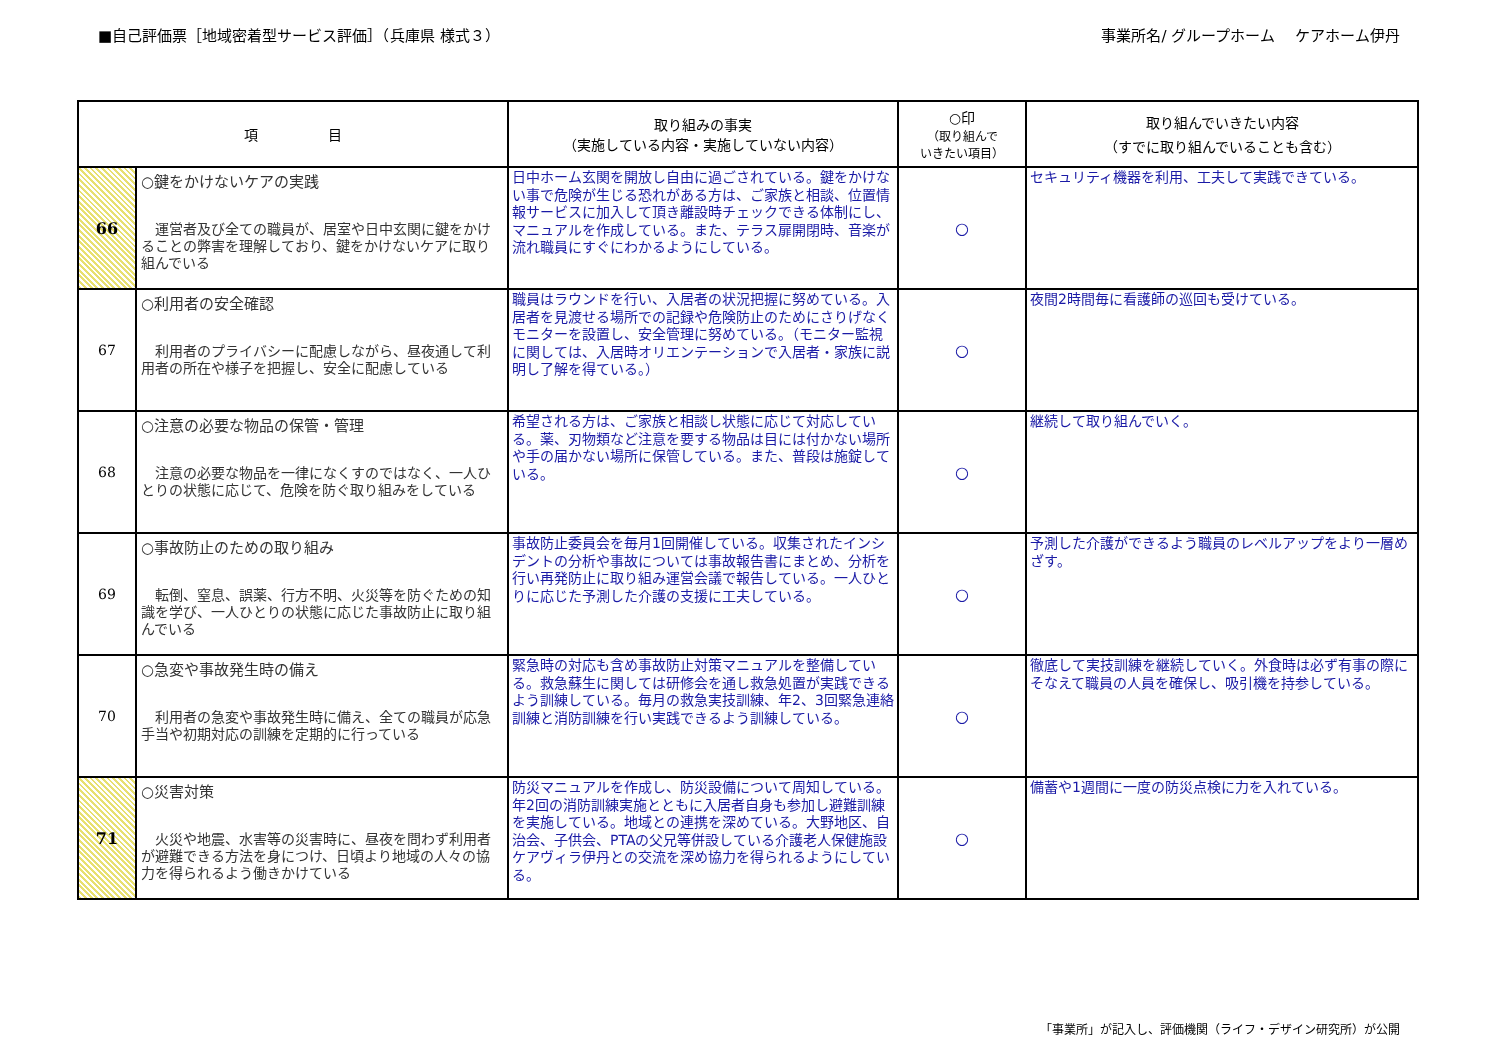■自己評価票［地域密着型サービス評価］（兵庫県 様式３） 事業所名/ グループホーム　 ケアホーム伊丹
| 項 目 | | 取り組みの事実 （実施している内容・実施していない内容） | ○印 （取り組んで いきたい項目） | 取り組んでいきたい内容 （すでに取り組んでいることも含む） |
| --- | --- | --- | --- | --- |
| 66 | ○鍵をかけないケアの実践 運営者及び全ての職員が、居室や日中玄関に鍵をかけることの弊害を理解しており、鍵をかけないケアに取り組んでいる | 日中ホーム玄関を開放し自由に過ごされている。鍵をかけない事で危険が生じる恐れがある方は、ご家族と相談、位置情報サービスに加入して頂き離設時チェックできる体制にし、マニュアルを作成している。また、テラス扉開閉時、音楽が流れ職員にすぐにわかるようにしている。 | ○ | セキュリティ機器を利用、工夫して実践できている。 |
| 67 | ○利用者の安全確認 利用者のプライバシーに配慮しながら、昼夜通して利用者の所在や様子を把握し、安全に配慮している | 職員はラウンドを行い、入居者の状況把握に努めている。入居者を見渡せる場所での記録や危険防止のためにさりげなくモニターを設置し、安全管理に努めている。（モニター監視に関しては、入居時オリエンテーションで入居者・家族に説明し了解を得ている。） | ○ | 夜間2時間毎に看護師の巡回も受けている。 |
| 68 | ○注意の必要な物品の保管・管理 注意の必要な物品を一律になくすのではなく、一人ひとりの状態に応じて、危険を防ぐ取り組みをしている | 希望される方は、ご家族と相談し状態に応じて対応している。薬、刃物類など注意を要する物品は目には付かない場所や手の届かない場所に保管している。また、普段は施錠している。 | ○ | 継続して取り組んでいく。 |
| 69 | ○事故防止のための取り組み 転倒、窒息、誤薬、行方不明、火災等を防ぐための知識を学び、一人ひとりの状態に応じた事故防止に取り組んでいる | 事故防止委員会を毎月1回開催している。収集されたインシデントの分析や事故については事故報告書にまとめ、分析を行い再発防止に取り組み運営会議で報告している。一人ひとりに応じた予測した介護の支援に工夫している。 | ○ | 予測した介護ができるよう職員のレベルアップをより一層めざす。 |
| 70 | ○急変や事故発生時の備え 利用者の急変や事故発生時に備え、全ての職員が応急手当や初期対応の訓練を定期的に行っている | 緊急時の対応も含め事故防止対策マニュアルを整備している。救急蘇生に関しては研修会を通し救急処置が実践できるよう訓練している。毎月の救急実技訓練、年2、3回緊急連絡訓練と消防訓練を行い実践できるよう訓練している。 | ○ | 徹底して実技訓練を継続していく。外食時は必ず有事の際にそなえて職員の人員を確保し、吸引機を持参している。 |
| 71 | ○災害対策 火災や地震、水害等の災害時に、昼夜を問わず利用者が避難できる方法を身につけ、日頃より地域の人々の協力を得られるよう働きかけている | 防災マニュアルを作成し、防災設備について周知している。年2回の消防訓練実施とともに入居者自身も参加し避難訓練を実施している。地域との連携を深めている。大野地区、自治会、子供会、PTAの父兄等併設している介護老人保健施設ケアヴィラ伊丹との交流を深め協力を得られるようにしている。 | ○ | 備蓄や1週間に一度の防災点検に力を入れている。 |
「事業所」が記入し、評価機関（ライフ・デザイン研究所）が公開